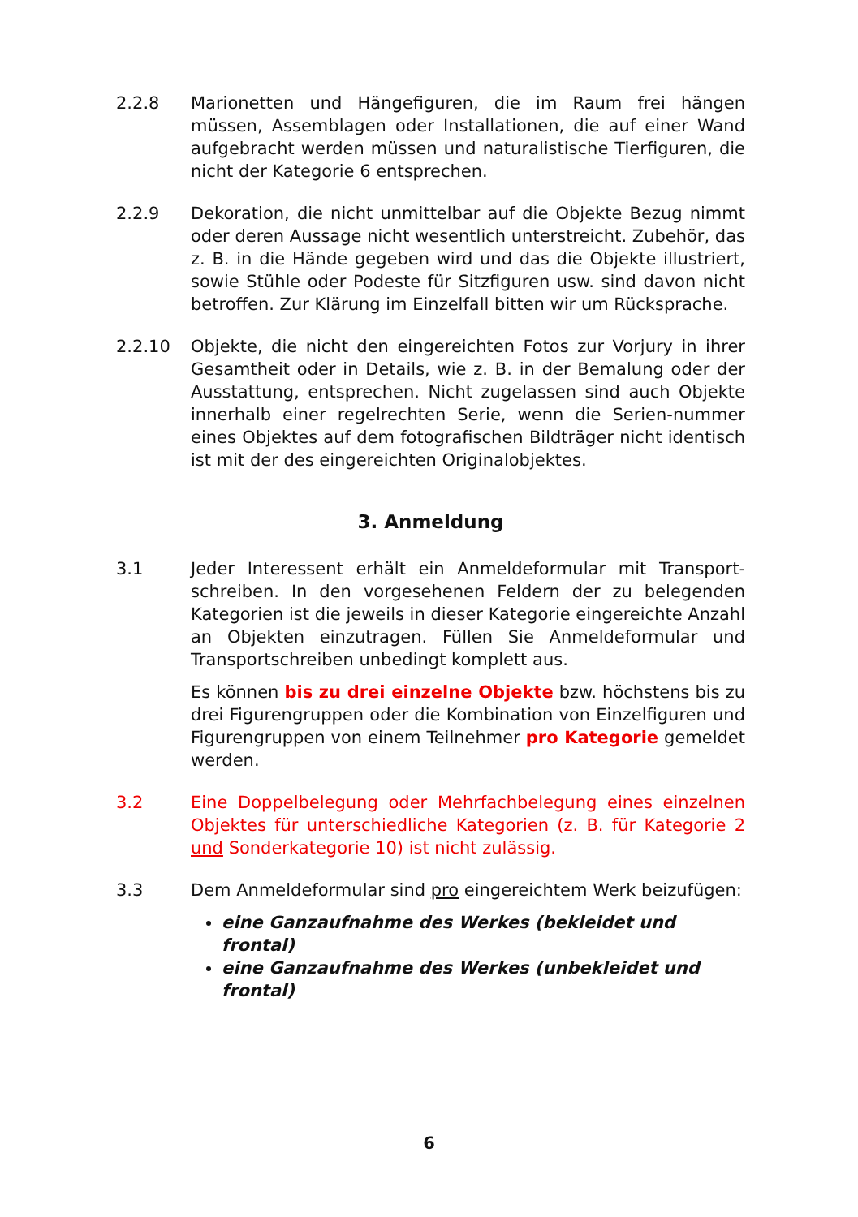2.2.8 Marionetten und Hängefiguren, die im Raum frei hängen müssen, Assemblagen oder Installationen, die auf einer Wand aufgebracht werden müssen und naturalistische Tierfiguren, die nicht der Kategorie 6 entsprechen.
2.2.9 Dekoration, die nicht unmittelbar auf die Objekte Bezug nimmt oder deren Aussage nicht wesentlich unterstreicht. Zubehör, das z. B. in die Hände gegeben wird und das die Objekte illustriert, sowie Stühle oder Podeste für Sitzfiguren usw. sind davon nicht betroffen. Zur Klärung im Einzelfall bitten wir um Rücksprache.
2.2.10 Objekte, die nicht den eingereichten Fotos zur Vorjury in ihrer Gesamtheit oder in Details, wie z. B. in der Bemalung oder der Ausstattung, entsprechen. Nicht zugelassen sind auch Objekte innerhalb einer regelrechten Serie, wenn die Serien-nummer eines Objektes auf dem fotografischen Bildträger nicht identisch ist mit der des eingereichten Originalobjektes.
3. Anmeldung
3.1 Jeder Interessent erhält ein Anmeldeformular mit Transport-schreiben. In den vorgesehenen Feldern der zu belegenden Kategorien ist die jeweils in dieser Kategorie eingereichte Anzahl an Objekten einzutragen. Füllen Sie Anmeldeformular und Transportschreiben unbedingt komplett aus.
Es können bis zu drei einzelne Objekte bzw. höchstens bis zu drei Figurengruppen oder die Kombination von Einzelfiguren und Figurengruppen von einem Teilnehmer pro Kategorie gemeldet werden.
3.2 Eine Doppelbelegung oder Mehrfachbelegung eines einzelnen Objektes für unterschiedliche Kategorien (z. B. für Kategorie 2 und Sonderkategorie 10) ist nicht zulässig.
3.3 Dem Anmeldeformular sind pro eingereichtem Werk beizufügen:
eine Ganzaufnahme des Werkes (bekleidet und frontal)
eine Ganzaufnahme des Werkes (unbekleidet und frontal)
6